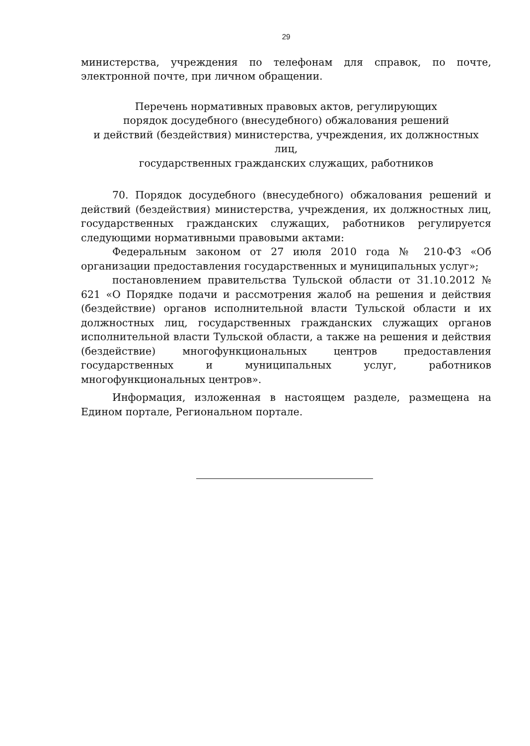29
министерства, учреждения по телефонам для справок, по почте, электронной почте, при личном обращении.
Перечень нормативных правовых актов, регулирующих
порядок досудебного (внесудебного) обжалования решений
и действий (бездействия) министерства, учреждения, их должностных лиц,
государственных гражданских служащих, работников
70. Порядок досудебного (внесудебного) обжалования решений и действий (бездействия) министерства, учреждения, их должностных лиц, государственных гражданских служащих, работников регулируется следующими нормативными правовыми актами:
Федеральным законом от 27 июля 2010 года № 210-ФЗ «Об организации предоставления государственных и муниципальных услуг»;
постановлением правительства Тульской области от 31.10.2012 № 621 «О Порядке подачи и рассмотрения жалоб на решения и действия (бездействие) органов исполнительной власти Тульской области и их должностных лиц, государственных гражданских служащих органов исполнительной власти Тульской области, а также на решения и действия (бездействие) многофункциональных центров предоставления государственных и муниципальных услуг, работников многофункциональных центров».
Информация, изложенная в настоящем разделе, размещена на Едином портале, Региональном портале.